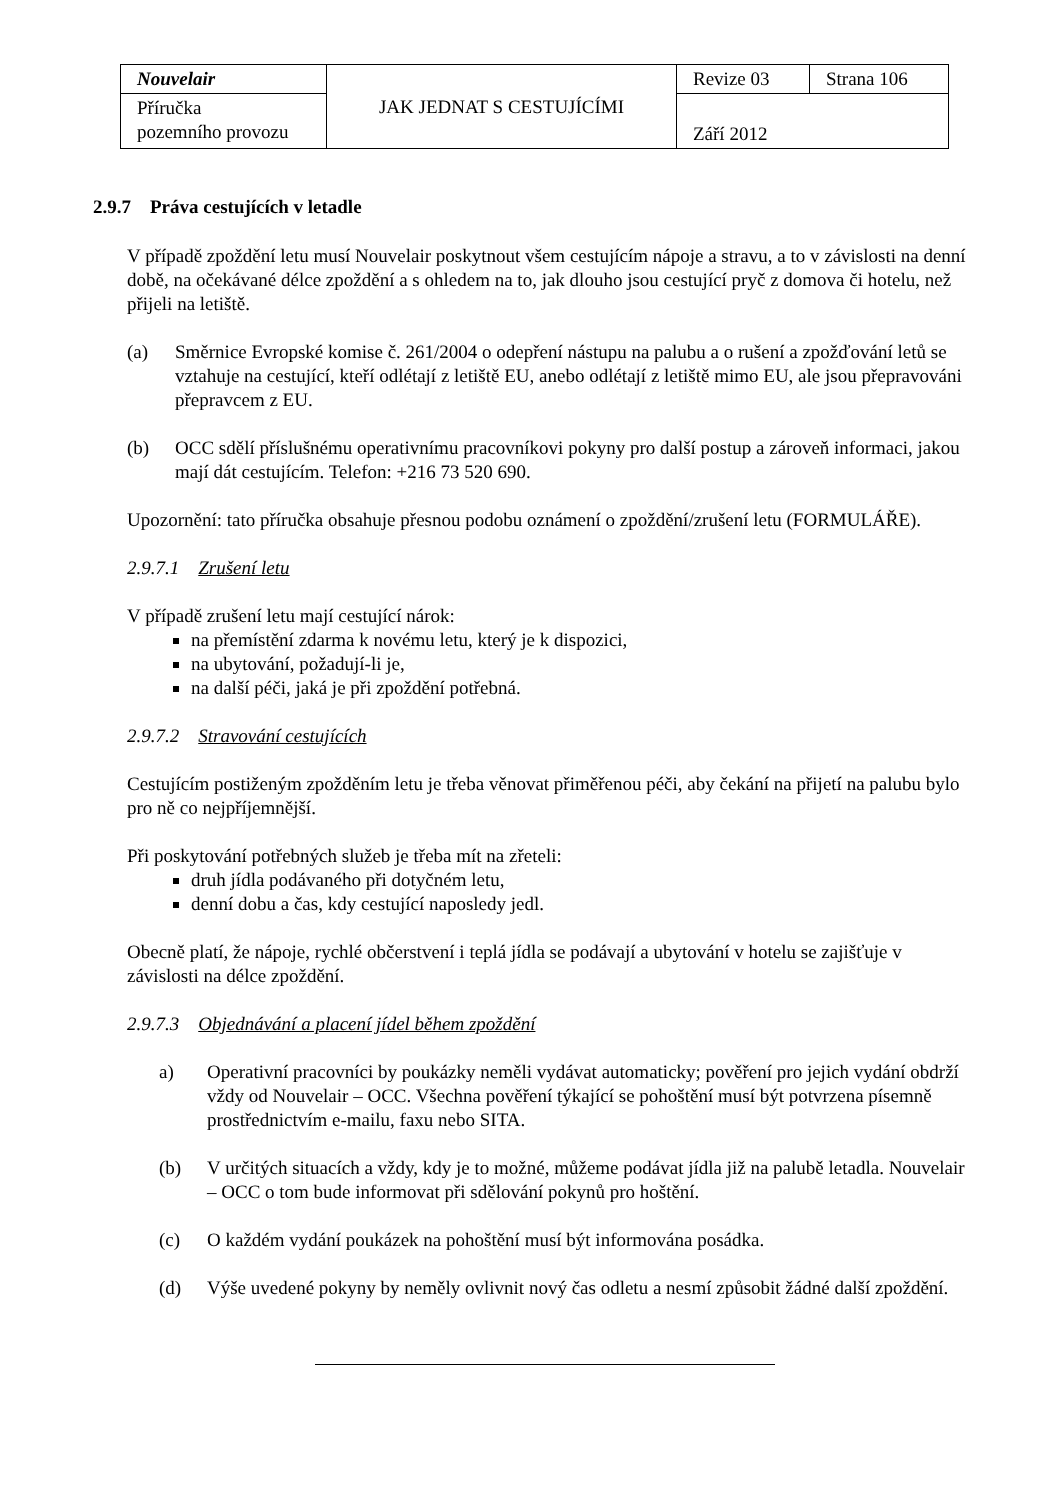| Nouvelair | JAK JEDNAT S CESTUJÍCÍMI | Revize 03 | Strana 106 |
| Příručka pozemního provozu | | Září 2012 | |
2.9.7 Práva cestujících v letadle
V případě zpoždění letu musí Nouvelair poskytnout všem cestujícím nápoje a stravu, a to v závislosti na denní době, na očekávané délce zpoždění a s ohledem na to, jak dlouho jsou cestující pryč z domova či hotelu, než přijeli na letiště.
(a) Směrnice Evropské komise č. 261/2004 o odepření nástupu na palubu a o rušení a zpožďování letů se vztahuje na cestující, kteří odlétají z letiště EU, anebo odlétají z letiště mimo EU, ale jsou přepravováni přepravcem z EU.
(b) OCC sdělí příslušnému operativnímu pracovníkovi pokyny pro další postup a zároveň informaci, jakou mají dát cestujícím. Telefon: +216 73 520 690.
Upozornění: tato příručka obsahuje přesnou podobu oznámení o zpoždění/zrušení letu (FORMULÁŘE).
2.9.7.1 Zrušení letu
V případě zrušení letu mají cestující nárok:
na přemístění zdarma k novému letu, který je k dispozici,
na ubytování, požadují-li je,
na další péči, jaká je při zpoždění potřebná.
2.9.7.2 Stravování cestujících
Cestujícím postiženým zpožděním letu je třeba věnovat přiměřenou péči, aby čekání na přijetí na palubu bylo pro ně co nejpříjemnější.
Při poskytování potřebných služeb je třeba mít na zřeteli:
druh jídla podávaného při dotyčném letu,
denní dobu a čas, kdy cestující naposledy jedl.
Obecně platí, že nápoje, rychlé občerstvení i teplá jídla se podávají a ubytování v hotelu se zajišťuje v závislosti na délce zpoždění.
2.9.7.3 Objednávání a placení jídel během zpoždění
a) Operativní pracovníci by poukázky neměli vydávat automaticky; pověření pro jejich vydání obdrží vždy od Nouvelair – OCC. Všechna pověření týkající se pohoštění musí být potvrzena písemně prostřednictvím e-mailu, faxu nebo SITA.
(b) V určitých situacích a vždy, kdy je to možné, můžeme podávat jídla již na palubě letadla. Nouvelair – OCC o tom bude informovat při sdělování pokynů pro hoštění.
(c) O každém vydání poukázek na pohoštění musí být informována posádka.
(d) Výše uvedené pokyny by neměly ovlivnit nový čas odletu a nesmí způsobit žádné další zpoždění.